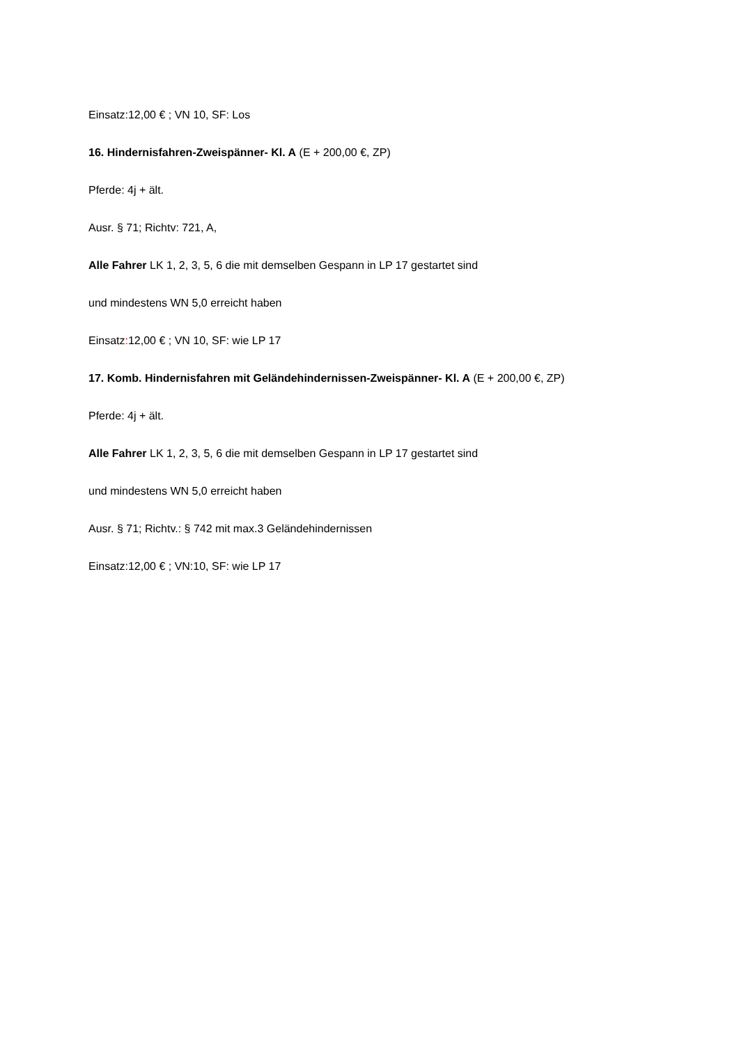Einsatz:12,00 € ; VN 10, SF: Los
16. Hindernisfahren-Zweispänner- Kl. A (E + 200,00 €, ZP)
Pferde: 4j + ält.
Ausr. § 71; Richtv: 721, A,
Alle Fahrer LK 1, 2, 3, 5, 6 die mit demselben Gespann in LP 17 gestartet sind
und mindestens WN 5,0 erreicht haben
Einsatz: 12,00 € ; VN 10, SF: wie LP 17
17. Komb. Hindernisfahren mit Geländehindernissen-Zweispänner- Kl. A (E + 200,00 €, ZP)
Pferde: 4j + ält.
Alle Fahrer LK 1, 2, 3, 5, 6 die mit demselben Gespann in LP 17 gestartet sind
und mindestens WN 5,0 erreicht haben
Ausr. § 71; Richtv.: § 742 mit max.3 Geländehindernissen
Einsatz:12,00 € ; VN:10, SF: wie LP 17